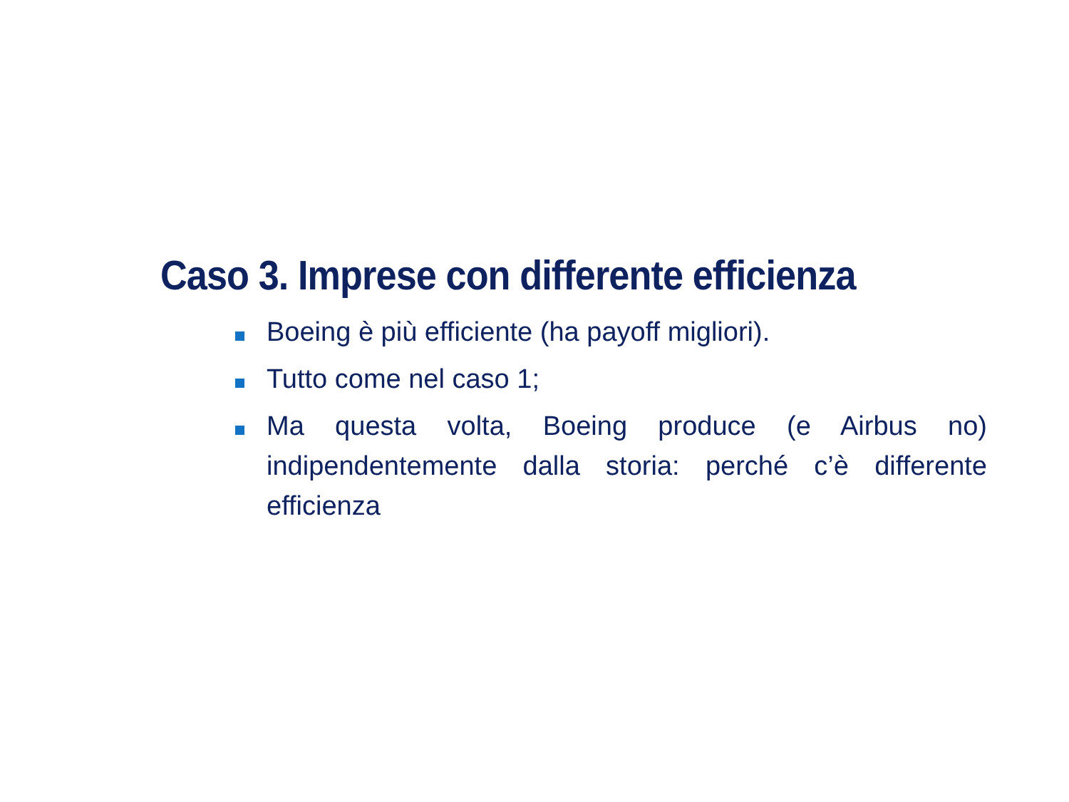Caso 3. Imprese con differente efficienza
Boeing è più efficiente (ha payoff migliori).
Tutto come nel caso 1;
Ma questa volta, Boeing produce (e Airbus no) indipendentemente dalla storia: perché c’è differente efficienza